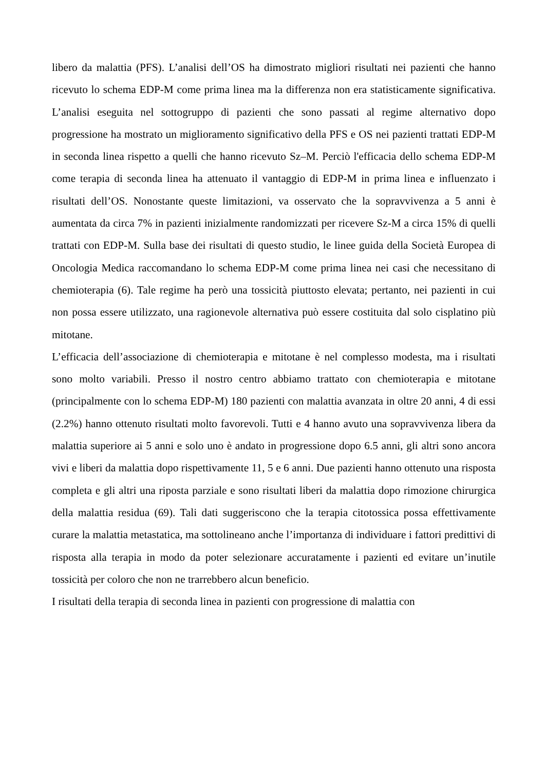libero da malattia (PFS). L’analisi dell’OS ha dimostrato migliori risultati nei pazienti che hanno ricevuto lo schema EDP-M come prima linea ma la differenza non era statisticamente significativa. L’analisi eseguita nel sottogruppo di pazienti che sono passati al regime alternativo dopo progressione ha mostrato un miglioramento significativo della PFS e OS nei pazienti trattati EDP-M in seconda linea rispetto a quelli che hanno ricevuto Sz–M. Perciò l'efficacia dello schema EDP-M come terapia di seconda linea ha attenuato il vantaggio di EDP-M in prima linea e influenzato i risultati dell’OS. Nonostante queste limitazioni, va osservato che la sopravvivenza a 5 anni è aumentata da circa 7% in pazienti inizialmente randomizzati per ricevere Sz-M a circa 15% di quelli trattati con EDP-M. Sulla base dei risultati di questo studio, le linee guida della Società Europea di Oncologia Medica raccomandano lo schema EDP-M come prima linea nei casi che necessitano di chemioterapia (6). Tale regime ha però una tossicità piuttosto elevata; pertanto, nei pazienti in cui non possa essere utilizzato, una ragionevole alternativa può essere costituita dal solo cisplatino più mitotane.
L’efficacia dell’associazione di chemioterapia e mitotane è nel complesso modesta, ma i risultati sono molto variabili. Presso il nostro centro abbiamo trattato con chemioterapia e mitotane (principalmente con lo schema EDP-M) 180 pazienti con malattia avanzata in oltre 20 anni, 4 di essi (2.2%) hanno ottenuto risultati molto favorevoli. Tutti e 4 hanno avuto una sopravvivenza libera da malattia superiore ai 5 anni e solo uno è andato in progressione dopo 6.5 anni, gli altri sono ancora vivi e liberi da malattia dopo rispettivamente 11, 5 e 6 anni. Due pazienti hanno ottenuto una risposta completa e gli altri una riposta parziale e sono risultati liberi da malattia dopo rimozione chirurgica della malattia residua (69). Tali dati suggeriscono che la terapia citotossica possa effettivamente curare la malattia metastatica, ma sottolineano anche l’importanza di individuare i fattori predittivi di risposta alla terapia in modo da poter selezionare accuratamente i pazienti ed evitare un’inutile tossicità per coloro che non ne trarrebbero alcun beneficio.
I risultati della terapia di seconda linea in pazienti con progressione di malattia con